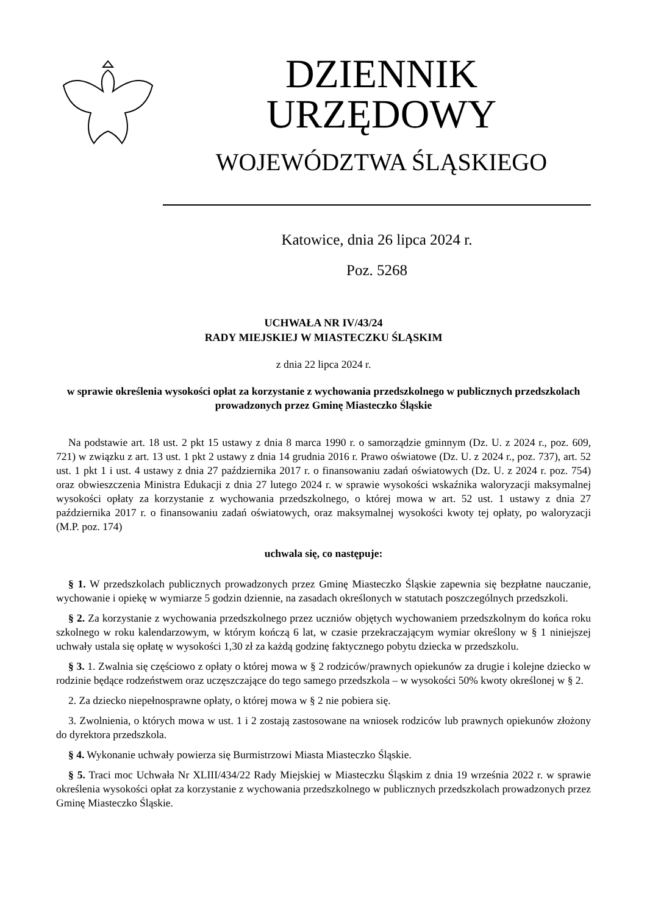DZIENNIK URZĘDOWY
WOJEWÓDZTWA ŚLĄSKIEGO
Katowice, dnia 26 lipca 2024 r.
Poz. 5268
UCHWAŁA NR IV/43/24
RADY MIEJSKIEJ W MIASTECZKU ŚLĄSKIM
z dnia 22 lipca 2024 r.
w sprawie określenia wysokości opłat za korzystanie z wychowania przedszkolnego w publicznych przedszkolach prowadzonych przez Gminę Miasteczko Śląskie
Na podstawie art. 18 ust. 2 pkt 15 ustawy z dnia 8 marca 1990 r. o samorządzie gminnym (Dz. U. z 2024 r., poz. 609, 721) w związku z art. 13 ust. 1 pkt 2 ustawy z dnia 14 grudnia 2016 r. Prawo oświatowe (Dz. U. z 2024 r., poz. 737), art. 52 ust. 1 pkt 1 i ust. 4 ustawy z dnia 27 października 2017 r. o finansowaniu zadań oświatowych (Dz. U. z 2024 r. poz. 754) oraz obwieszczenia Ministra Edukacji z dnia 27 lutego 2024 r. w sprawie wysokości wskaźnika waloryzacji maksymalnej wysokości opłaty za korzystanie z wychowania przedszkolnego, o której mowa w art. 52 ust. 1 ustawy z dnia 27 października 2017 r. o finansowaniu zadań oświatowych, oraz maksymalnej wysokości kwoty tej opłaty, po waloryzacji (M.P. poz. 174)
uchwala się, co następuje:
§ 1. W przedszkolach publicznych prowadzonych przez Gminę Miasteczko Śląskie zapewnia się bezpłatne nauczanie, wychowanie i opiekę w wymiarze 5 godzin dziennie, na zasadach określonych w statutach poszczególnych przedszkoli.
§ 2. Za korzystanie z wychowania przedszkolnego przez uczniów objętych wychowaniem przedszkolnym do końca roku szkolnego w roku kalendarzowym, w którym kończą 6 lat, w czasie przekraczającym wymiar określony w § 1 niniejszej uchwały ustala się opłatę w wysokości 1,30 zł za każdą godzinę faktycznego pobytu dziecka w przedszkolu.
§ 3. 1. Zwalnia się częściowo z opłaty o której mowa w § 2 rodziców/prawnych opiekunów za drugie i kolejne dziecko w rodzinie będące rodzeństwem oraz uczęszczające do tego samego przedszkola – w wysokości 50% kwoty określonej w § 2.
2. Za dziecko niepełnosprawne opłaty, o której mowa w § 2 nie pobiera się.
3. Zwolnienia, o których mowa w ust. 1 i 2 zostają zastosowane na wniosek rodziców lub prawnych opiekunów złożony do dyrektora przedszkola.
§ 4. Wykonanie uchwały powierza się Burmistrzowi Miasta Miasteczko Śląskie.
§ 5. Traci moc Uchwała Nr XLIII/434/22 Rady Miejskiej w Miasteczku Śląskim z dnia 19 września 2022 r. w sprawie określenia wysokości opłat za korzystanie z wychowania przedszkolnego w publicznych przedszkolach prowadzonych przez Gminę Miasteczko Śląskie.